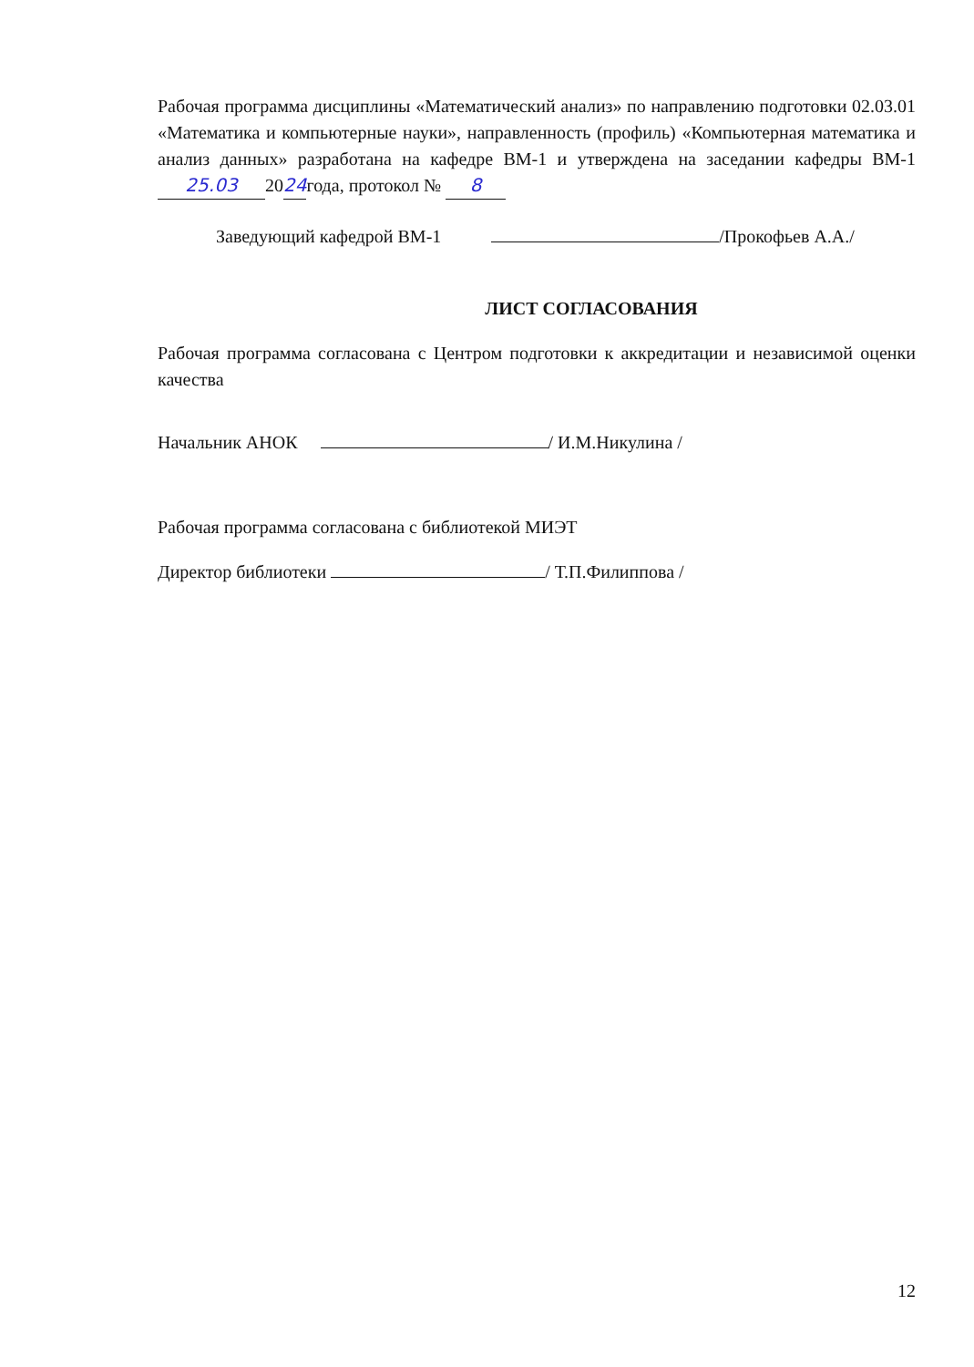Рабочая программа дисциплины «Математический анализ» по направлению подготовки 02.03.01 «Математика и компьютерные науки», направленность (профиль) «Компьютерная математика и анализ данных» разработана на кафедре ВМ-1 и утверждена на заседании кафедры ВМ-1 25.03 2024года, протокол № 8
Заведующий кафедрой ВМ-1 /Прокофьев А.А./
ЛИСТ СОГЛАСОВАНИЯ
Рабочая программа согласована с Центром подготовки к аккредитации и независимой оценки качества
Начальник АНОК / И.М.Никулина /
Рабочая программа согласована с библиотекой МИЭТ
Директор библиотеки / Т.П.Филиппова /
12